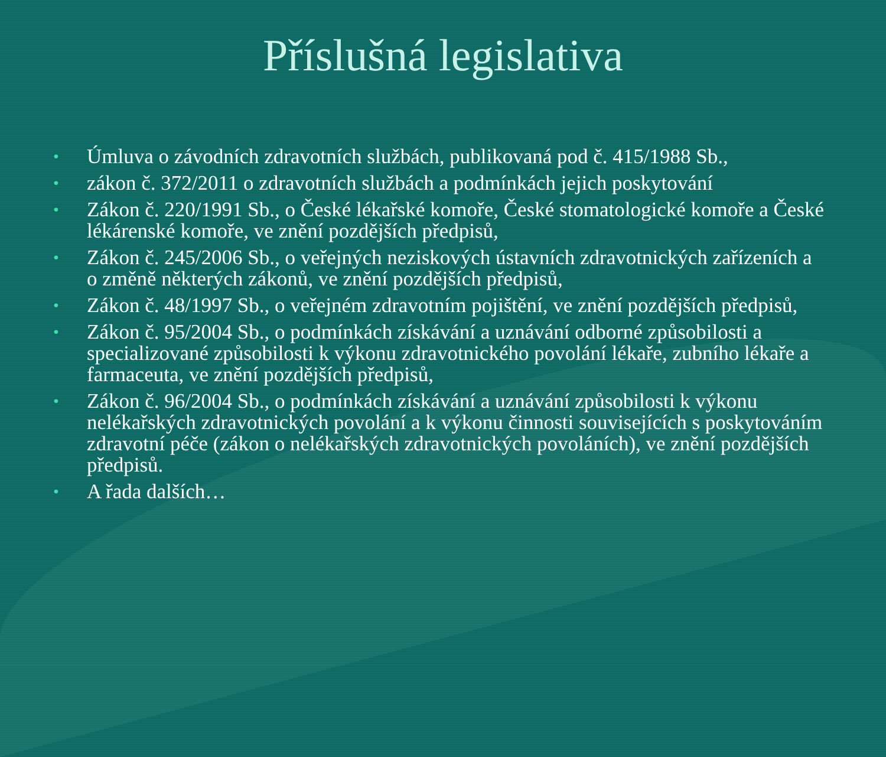Příslušná legislativa
• Úmluva o závodních zdravotních službách, publikovaná pod č. 415/1988 Sb.,
• zákon č. 372/2011 o zdravotních službách a podmínkách jejich poskytování
• Zákon č. 220/1991 Sb., o České lékařské komoře, České stomatologické komoře a České lékárenské komoře, ve znění pozdějších předpisů,
• Zákon č. 245/2006 Sb., o veřejných neziskových ústavních zdravotnických zařízeních a o změně některých zákonů, ve znění pozdějších předpisů,
• Zákon č. 48/1997 Sb., o veřejném zdravotním pojištění, ve znění pozdějších předpisů,
• Zákon č. 95/2004 Sb., o podmínkách získávání a uznávání odborné způsobilosti a specializované způsobilosti k výkonu zdravotnického povolání lékaře, zubního lékaře a farmaceuta, ve znění pozdějších předpisů,
• Zákon č. 96/2004 Sb., o podmínkách získávání a uznávání způsobilosti k výkonu nelékařských zdravotnických povolání a k výkonu činnosti souvisejících s poskytováním zdravotní péče (zákon o nelékařských zdravotnických povoláních), ve znění pozdějších předpisů.
• A řada dalších…